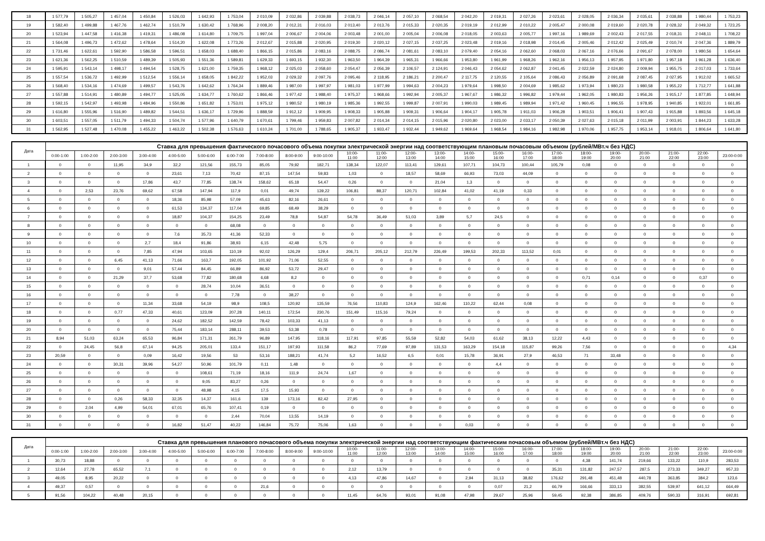| 18 | 1 577,79 | 1 505,27 | 1 457,04 | 1 450,84 | 1 526,03 | 1 642,93 | 1 753,04 | 2 010,09 | 2 032,86 | 2 039,88 | 2 038,73 | 2 046,14 | 2 057,10 | 2 068,54 | 2 042,20 | 2 019,31 | 2 027,26 | 2 023,61 | 2 028,05 | 2 036,34 | 2 035,61 | 2 038,88 | 1 980,44 | 1 753,23 |
| 19 | 1 582,40 | 1 499,88 | 1 467,76 | 1 462,74 | 1 510,79 | 1 630,42 | 1 768,96 | 2 008,20 | 2 012,31 | 2 016,03 | 2 013,40 | 2 013,76 | 2 015,33 | 2 020,35 | 2 019,19 | 2 012,99 | 2 010,22 | 2 005,47 | 2 000,08 | 2 019,60 | 2 020,78 | 2 028,32 | 2 049,32 | 1 723,25 |
| 20 | 1 523,94 | 1 447,58 | 1 416,38 | 1 419,31 | 1 486,08 | 1 614,80 | 1 709,75 | 1 997,04 | 2 006,67 | 2 004,06 | 2 003,48 | 2 001,00 | 2 005,04 | 2 006,08 | 2 018,05 | 2 003,63 | 2 005,77 | 1 997,16 | 1 989,69 | 2 002,43 | 2 017,55 | 2 018,31 | 2 048,11 | 1 708,22 |
| 21 | 1 564,08 | 1 496,73 | 1 472,62 | 1 478,64 | 1 514,20 | 1 622,08 | 1 773,26 | 2 012,67 | 2 015,88 | 2 020,95 | 2 019,30 | 2 020,12 | 2 027,15 | 2 037,25 | 2 023,48 | 2 019,16 | 2 018,98 | 2 014,45 | 2 005,46 | 2 012,42 | 2 025,49 | 2 010,74 | 2 047,36 | 1 889,79 |
| 22 | 1 731,46 | 1 622,61 | 1 592,90 | 1 586,58 | 1 596,51 | 1 658,03 | 1 688,40 | 1 866,15 | 2 015,86 | 2 083,16 | 2 088,75 | 2 086,74 | 2 081,61 | 2 083,10 | 2 079,40 | 2 054,16 | 2 062,60 | 2 068,03 | 2 067,16 | 2 076,66 | 2 091,67 | 2 078,00 | 1 980,56 | 1 654,64 |
| 23 | 1 621,36 | 1 562,25 | 1 510,59 | 1 489,39 | 1 505,93 | 1 551,36 | 1 589,81 | 1 629,33 | 1 693,15 | 1 932,30 | 1 963,50 | 1 964,39 | 1 965,31 | 1 966,66 | 1 953,80 | 1 961,99 | 1 968,26 | 1 962,16 | 1 956,13 | 1 957,95 | 1 971,80 | 1 957,18 | 1 961,28 | 1 636,40 |
| 24 | 1 595,91 | 1 543,14 | 1 498,17 | 1 494,54 | 1 528,75 | 1 621,00 | 1 759,35 | 1 968,12 | 2 025,03 | 2 058,60 | 2 054,47 | 2 056,39 | 2 106,57 | 2 124,91 | 2 046,43 | 2 054,62 | 2 062,87 | 2 041,45 | 2 022,59 | 2 024,80 | 2 009,94 | 1 955,75 | 2 017,03 | 1 733,64 |
| 25 | 1 557,54 | 1 536,72 | 1 492,99 | 1 512,54 | 1 556,14 | 1 658,05 | 1 842,22 | 1 952,03 | 2 029,32 | 2 097,76 | 2 095,46 | 2 118,95 | 2 186,21 | 2 200,47 | 2 117,75 | 2 120,55 | 2 105,64 | 2 086,43 | 2 056,89 | 2 091,68 | 2 087,45 | 2 027,95 | 1 912,02 | 1 665,52 |
| 26 | 1 568,40 | 1 534,16 | 1 474,69 | 1 499,57 | 1 543,76 | 1 642,62 | 1 764,34 | 1 889,46 | 1 987,00 | 1 997,97 | 1 981,03 | 1 977,99 | 1 994,63 | 2 004,23 | 1 979,64 | 1 998,50 | 2 004,69 | 1 985,62 | 1 973,94 | 1 980,23 | 1 980,58 | 1 955,22 | 1 712,77 | 1 641,88 |
| 27 | 1 557,88 | 1 514,91 | 1 480,89 | 1 494,77 | 1 525,05 | 1 634,77 | 1 760,62 | 1 866,46 | 1 977,42 | 1 988,40 | 1 975,37 | 1 968,66 | 1 992,94 | 2 005,37 | 1 967,67 | 1 986,32 | 1 996,82 | 1 979,44 | 1 962,05 | 1 980,83 | 1 956,26 | 1 915,17 | 1 877,85 | 1 648,94 |
| 28 | 1 592,15 | 1 542,97 | 1 493,98 | 1 484,96 | 1 550,86 | 1 651,82 | 1 753,01 | 1 975,12 | 1 980,52 | 1 980,19 | 1 985,36 | 1 992,55 | 1 999,87 | 2 007,91 | 1 990,03 | 1 989,45 | 1 989,94 | 1 971,42 | 1 960,45 | 1 996,55 | 1 978,95 | 1 940,85 | 1 922,01 | 1 661,85 |
| 29 | 1 616,80 | 1 555,96 | 1 516,90 | 1 489,82 | 1 544,51 | 1 636,17 | 1 729,96 | 1 888,59 | 1 912,12 | 1 909,95 | 1 908,33 | 1 905,88 | 1 909,31 | 1 906,64 | 1 904,17 | 1 905,78 | 1 911,03 | 1 906,28 | 1 903,51 | 1 906,41 | 1 907,43 | 1 915,88 | 1 893,56 | 1 645,18 |
| 30 | 1 603,51 | 1 557,05 | 1 511,79 | 1 494,33 | 1 504,74 | 1 577,96 | 1 640,79 | 1 670,61 | 1 799,46 | 1 959,83 | 2 007,82 | 2 014,34 | 2 014,15 | 2 015,96 | 2 020,80 | 2 023,00 | 2 033,17 | 2 050,39 | 2 027,63 | 2 015,18 | 2 011,99 | 2 003,91 | 1 844,23 | 1 633,28 |
| 31 | 1 562,95 | 1 527,48 | 1 470,08 | 1 455,22 | 1 463,22 | 1 502,38 | 1 576,63 | 1 610,24 | 1 701,00 | 1 788,65 | 1 905,37 | 1 933,47 | 1 932,44 | 1 949,62 | 1 969,64 | 1 968,54 | 1 984,16 | 1 982,98 | 1 970,06 | 1 957,75 | 1 953,14 | 1 918,01 | 1 806,64 | 1 641,80 |
| Дата | Ставка для превышения фактического почасового объема покупки электрической энергии над соответствующим плановым почасовым объемом (рублей/МВт.ч без НДС) | | | | | | | | | | | | | | | | | | | | | | | |
| --- | --- | --- | --- | --- | --- | --- | --- | --- | --- | --- | --- | --- | --- | --- | --- | --- | --- | --- | --- | --- | --- | --- | --- | --- |
| | 0:00-1:00 | 1:00-2:00 | 2:00-3:00 | 3:00-4:00 | 4:00-5:00 | 5:00-6:00 | 6:00-7:00 | 7:00-8:00 | 8:00-9:00 | 9:00-10:00 | 10:00- 11:00 | 11:00- 12:00 | 12:00- 13:00 | 13:00- 14:00 | 14:00- 15:00 | 15:00- 16:00 | 16:00- 17:00 | 17:00- 18:00 | 18:00- 19:00 | 19:00- 20:00 | 20:00- 21:00 | 21:00- 22:00 | 22:00- 23:00 | 23:00-0:00 |
| 1 | 0 | 0 | 11,95 | 34,9 | 32,2 | 121,56 | 155,73 | 85,05 | 79,92 | 182,71 | 138,34 | 122,07 | 113,41 | 129,61 | 107,71 | 104,73 | 100,44 | 105,79 | 0,08 | 0 | 0 | 0 | 0 | 0 |
| 2 | 0 | 0 | 0 | 0 | 23,61 | 7,13 | 70,42 | 87,15 | 147,54 | 59,83 | 1,03 | 0 | 18,57 | 58,69 | 66,93 | 73,03 | 44,09 | 0 | 0 | 0 | 0 | 0 | 0 | 0 |
| 3 | 0 | 0 | 0 | 17,86 | 43,7 | 77,85 | 138,74 | 158,62 | 65,18 | 54,47 | 0,26 | 0 | 0 | 21,04 | 1,3 | 0 | 0 | 0 | 0 | 0 | 0 | 0 | 0 | 0 |
| 4 | 0 | 2,53 | 23,76 | 69,62 | 67,58 | 147,94 | 117,9 | 0,01 | 49,74 | 139,22 | 106,81 | 88,37 | 120,71 | 102,84 | 41,02 | 41,19 | 0,33 | 0 | 0 | 0 | 0 | 0 | 0 | 0 |
| 5 | 0 | 0 | 0 | 0 | 18,36 | 85,98 | 57,09 | 45,63 | 82,16 | 26,61 | 0 | 0 | 0 | 0 | 0 | 0 | 0 | 0 | 0 | 0 | 0 | 0 | 0 | 0 |
| 6 | 0 | 0 | 0 | 0 | 61,53 | 134,37 | 117,04 | 69,85 | 68,49 | 38,29 | 0 | 0 | 0 | 0 | 0 | 0 | 0 | 0 | 0 | 0 | 0 | 0 | 0 | 0 |
| 7 | 0 | 0 | 0 | 0 | 18,87 | 104,37 | 154,25 | 23,49 | 78,8 | 54,87 | 54,78 | 36,49 | 51,03 | 3,89 | 5,7 | 24,5 | 0 | 0 | 0 | 0 | 0 | 0 | 0 | 0 |
| 8 | 0 | 0 | 0 | 0 | 0 | 0 | 68,08 | 0 | 0 | 0 | 0 | 0 | 0 | 0 | 0 | 0 | 0 | 0 | 0 | 0 | 0 | 0 | 0 | 0 |
| 9 | 0 | 0 | 0 | 0 | 7,6 | 35,73 | 41,36 | 52,33 | 0 | 0 | 0 | 0 | 0 | 0 | 0 | 0 | 0 | 0 | 0 | 0 | 0 | 0 | 0 | 0 |
| 10 | 0 | 0 | 0 | 2,7 | 18,4 | 91,86 | 38,93 | 6,15 | 42,48 | 5,75 | 0 | 0 | 0 | 0 | 0 | 0 | 0 | 0 | 0 | 0 | 0 | 0 | 0 | 0 |
| 11 | 0 | 0 | 0 | 7,85 | 47,94 | 103,65 | 110,19 | 92,02 | 126,29 | 129,4 | 206,71 | 205,12 | 212,79 | 226,49 | 199,53 | 202,33 | 113,52 | 0,01 | 0 | 0 | 0 | 0 | 0 | 0 |
| 12 | 0 | 0 | 6,45 | 41,13 | 71,66 | 163,7 | 192,05 | 101,92 | 71,06 | 52,55 | 0 | 0 | 0 | 0 | 0 | 0 | 0 | 0 | 0 | 0 | 0 | 0 | 0 | 0 |
| 13 | 0 | 0 | 0 | 9,01 | 57,44 | 84,45 | 66,89 | 86,92 | 53,72 | 29,47 | 0 | 0 | 0 | 0 | 0 | 0 | 0 | 0 | 0 | 0 | 0 | 0 | 0 | 0 |
| 14 | 0 | 0 | 21,29 | 37,7 | 53,68 | 77,82 | 180,68 | 6,68 | 8,2 | 0 | 0 | 0 | 0 | 0 | 0 | 0 | 0 | 0 | 0,71 | 0,14 | 0 | 0 | 0,37 | 0 |
| 15 | 0 | 0 | 0 | 0 | 0 | 28,74 | 10,04 | 36,51 | 0 | 0 | 0 | 0 | 0 | 0 | 0 | 0 | 0 | 0 | 0 | 0 | 0 | 0 | 0 | 0 |
| 16 | 0 | 0 | 0 | 0 | 0 | 0 | 7,78 | 0 | 38,27 | 0 | 0 | 0 | 0 | 0 | 0 | 0 | 0 | 0 | 0 | 0 | 0 | 0 | 0 | 0 |
| 17 | 0 | 0 | 0 | 11,34 | 33,68 | 54,19 | 98,9 | 108,5 | 120,92 | 135,59 | 76,56 | 110,83 | 124,9 | 162,46 | 110,22 | 62,44 | 0,08 | 0 | 0 | 0 | 0 | 0 | 0 | 0 |
| 18 | 0 | 0 | 0,77 | 47,33 | 40,61 | 123,09 | 207,28 | 140,11 | 172,54 | 230,76 | 151,49 | 115,16 | 79,24 | 0 | 0 | 0 | 0 | 0 | 0 | 0 | 0 | 0 | 0 | 0 |
| 19 | 0 | 0 | 0 | 0 | 24,62 | 182,52 | 142,59 | 78,42 | 103,33 | 41,13 | 0 | 0 | 0 | 0 | 0 | 0 | 0 | 0 | 0 | 0 | 0 | 0 | 0 | 0 |
| 20 | 0 | 0 | 0 | 0 | 75,44 | 183,14 | 288,11 | 39,53 | 53,38 | 0,78 | 0 | 0 | 0 | 0 | 0 | 0 | 0 | 0 | 0 | 0 | 0 | 0 | 0 | 0 |
| 21 | 8,94 | 51,03 | 63,24 | 65,53 | 96,84 | 171,31 | 261,79 | 96,89 | 147,95 | 118,16 | 117,91 | 97,85 | 55,59 | 52,82 | 54,03 | 61,62 | 38,13 | 12,22 | 4,43 | 0 | 0 | 0 | 0 | 0 |
| 22 | 0 | 24,45 | 56,8 | 67,14 | 94,25 | 205,01 | 133,4 | 151,17 | 197,93 | 111,58 | 86,2 | 77,69 | 97,89 | 131,53 | 163,29 | 154,18 | 115,87 | 99,26 | 7,56 | 0 | 0 | 0 | 0 | 4,34 |
| 23 | 20,59 | 0 | 0 | 0,09 | 16,42 | 19,56 | 53 | 53,16 | 188,21 | 41,74 | 5,2 | 16,52 | 6,5 | 0,01 | 15,78 | 36,91 | 27,9 | 46,53 | 71 | 33,48 | 0 | 0 | 0 | 0 |
| 24 | 0 | 0 | 30,31 | 39,96 | 54,27 | 50,96 | 101,79 | 0,11 | 1,48 | 0 | 0 | 0 | 0 | 0 | 0 | 4,4 | 0 | 0 | 0 | 0 | 0 | 0 | 0 | 0 |
| 25 | 0 | 0 | 0 | 0 | 0 | 108,61 | 71,19 | 18,16 | 111,9 | 24,74 | 1,67 | 0 | 0 | 0 | 0 | 0 | 0 | 0 | 0 | 0 | 0 | 0 | 0 | 0 |
| 26 | 0 | 0 | 0 | 0 | 0 | 9,05 | 83,27 | 0,26 | 0 | 0 | 0 | 0 | 0 | 0 | 0 | 0 | 0 | 0 | 0 | 0 | 0 | 0 | 0 | 0 |
| 27 | 0 | 0 | 0 | 0 | 0 | 48,98 | 4,15 | 17,5 | 15,93 | 0 | 0 | 0 | 0 | 0 | 0 | 0 | 0 | 0 | 0 | 0 | 0 | 0 | 0 | 0 |
| 28 | 0 | 0 | 0,26 | 58,33 | 32,35 | 14,37 | 161,6 | 139 | 173,16 | 82,42 | 27,95 | 0 | 0 | 0 | 0 | 0 | 0 | 0 | 0 | 0 | 0 | 0 | 0 | 0 |
| 29 | 0 | 2,04 | 4,99 | 54,01 | 67,01 | 65,76 | 107,41 | 0,19 | 0 | 0 | 0 | 0 | 0 | 0 | 0 | 0 | 0 | 0 | 0 | 0 | 0 | 0 | 0 | 0 |
| 30 | 0 | 0 | 0 | 0 | 0 | 0 | 2,44 | 70,04 | 13,55 | 14,19 | 0 | 0 | 0 | 0 | 0 | 0 | 0 | 0 | 0 | 0 | 0 | 0 | 0 | 0 |
| 31 | 0 | 0 | 0 | 0 | 16,82 | 51,47 | 40,22 | 146,84 | 75,72 | 75,06 | 1,63 | 0 | 0 | 0 | 0,03 | 0 | 0 | 0 | 0 | 0 | 0 | 0 | 0 | 0 |
| Дата | Ставка для превышения планового почасового объема покупки электрической энергии над соответствующим фактическим почасовым объемом (рублей/МВт.ч без НДС) | | | | | | | | | | | | | | | | | | | | | | | |
| --- | --- | --- | --- | --- | --- | --- | --- | --- | --- | --- | --- | --- | --- | --- | --- | --- | --- | --- | --- | --- | --- | --- | --- | --- |
| | 0:00-1:00 | 1:00-2:00 | 2:00-3:00 | 3:00-4:00 | 4:00-5:00 | 5:00-6:00 | 6:00-7:00 | 7:00-8:00 | 8:00-9:00 | 9:00-10:00 | 10:00- 11:00 | 11:00- 12:00 | 12:00- 13:00 | 13:00- 14:00 | 14:00- 15:00 | 15:00- 16:00 | 16:00- 17:00 | 17:00- 18:00 | 18:00- 19:00 | 19:00- 20:00 | 20:00- 21:00 | 21:00- 22:00 | 22:00- 23:00 | 23:00-0:00 |
| 1 | 30,73 | 18,88 | 0 | 0 | 0 | 0 | 0 | 0 | 0 | 0 | 0 | 0 | 0 | 0 | 0 | 0 | 0 | 0 | 4,38 | 141,74 | 219,66 | 133,22 | 110,9 | 283,53 |
| 2 | 12,64 | 27,78 | 65,52 | 7,1 | 0 | 0 | 0 | 0 | 0 | 0 | 2,12 | 13,79 | 0 | 0 | 0 | 0 | 0 | 35,31 | 131,82 | 247,57 | 287,5 | 273,33 | 349,27 | 957,33 |
| 3 | 49,05 | 8,95 | 20,22 | 0 | 0 | 0 | 0 | 0 | 0 | 0 | 4,13 | 47,86 | 14,67 | 0 | 2,94 | 31,13 | 38,82 | 176,62 | 291,48 | 451,48 | 440,78 | 363,85 | 384,2 | 123,6 |
| 4 | 49,37 | 0,57 | 0 | 0 | 0 | 0 | 0 | 21,6 | 0 | 0 | 0 | 0 | 0 | 0 | 0 | 0,07 | 21,2 | 66,79 | 166,66 | 333,13 | 382,55 | 539,97 | 641,12 | 664,49 |
| 5 | 91,56 | 104,22 | 40,48 | 20,15 | 0 | 0 | 0 | 0 | 0 | 0 | 11,45 | 64,76 | 93,01 | 91,08 | 47,98 | 29,67 | 25,96 | 59,45 | 92,38 | 386,85 | 409,76 | 590,33 | 316,91 | 692,81 |